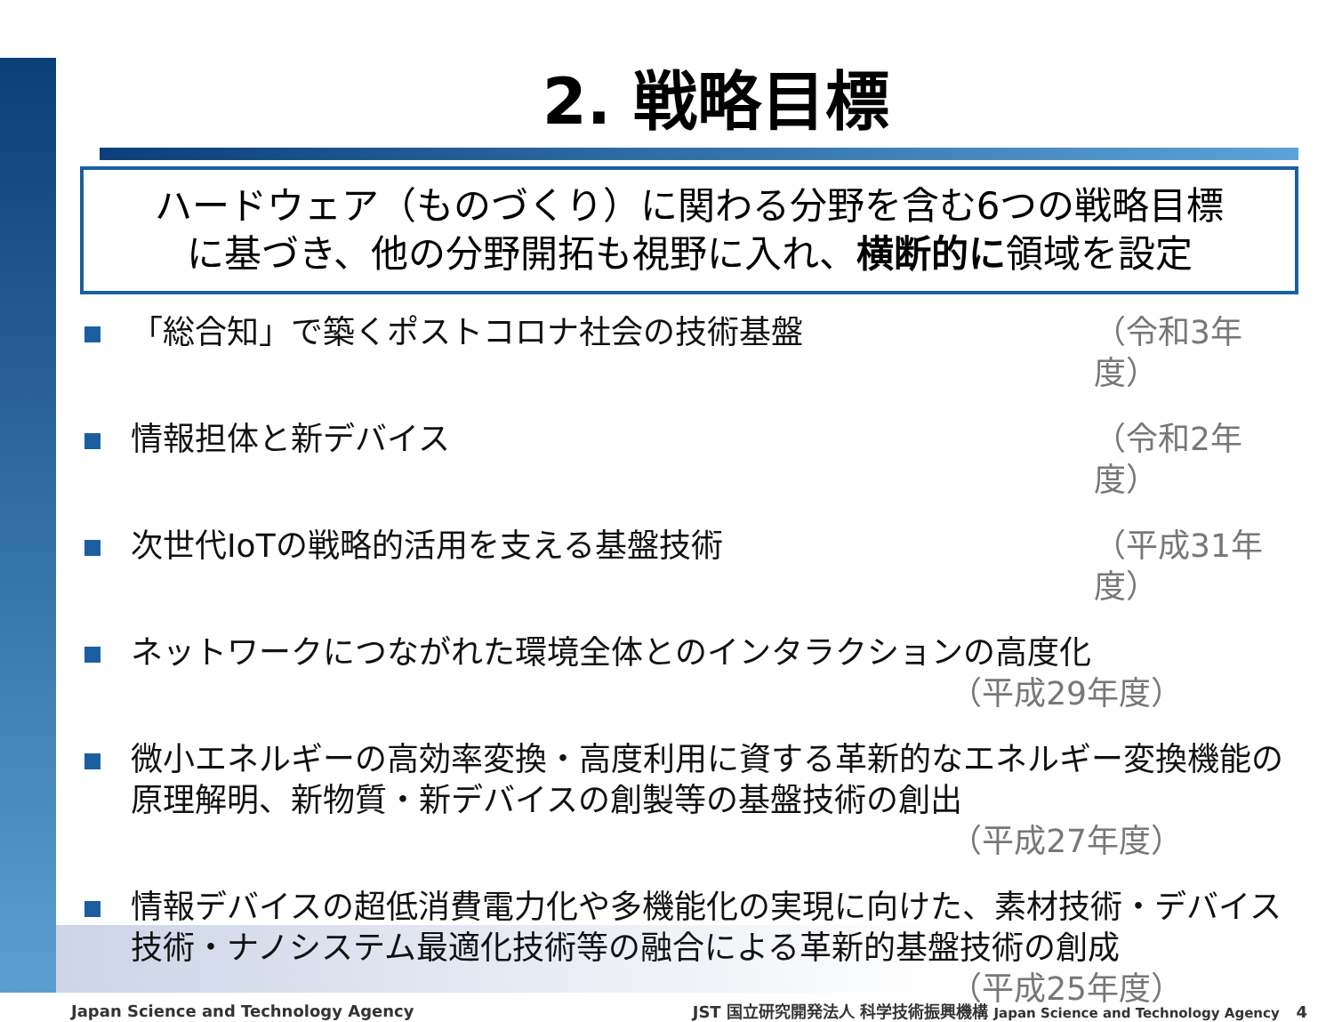2. 戦略目標
ハードウェア（ものづくり）に関わる分野を含む6つの戦略目標
に基づき、他の分野開拓も視野に入れ、横断的に領域を設定
「総合知」で築くポストコロナ社会の技術基盤 （令和3年度）
情報担体と新デバイス （令和2年度）
次世代IoTの戦略的活用を支える基盤技術 （平成31年度）
ネットワークにつながれた環境全体とのインタラクションの高度化
（平成29年度）
微小エネルギーの高効率変換・高度利用に資する革新的なエネルギー変換機能の原理解明、新物質・新デバイスの創製等の基盤技術の創出
（平成27年度）
情報デバイスの超低消費電力化や多機能化の実現に向けた、素材技術・デバイス技術・ナノシステム最適化技術等の融合による革新的基盤技術の創成
（平成25年度）
Japan Science and Technology Agency JST 国立研究開発法人 科学技術振興機構 Japan Science and Technology Agency 4